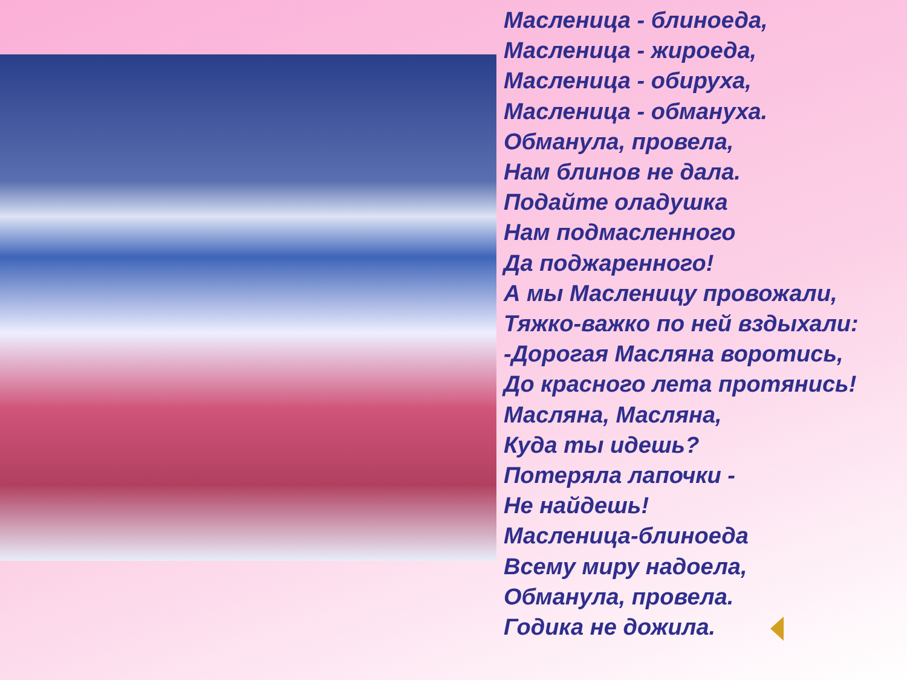Масленица - блиноеда,
Масленица - жироеда,
Масленица - обируха,
Масленица - обмануха.
Обманула, провела,
Нам блинов не дала.
Подайте оладушка
Нам подмасленного
Да поджаренного!
А мы Масленицу провожали,
Тяжко-важко по ней вздыхали:
-Дорогая Масляна воротись,
До красного лета протянись!
Масляна, Масляна,
Куда ты идешь?
Потеряла лапочки -
Не найдешь!
Масленица-блиноеда
Всему миру надоела,
Обманула, провела.
Годика не дожила.